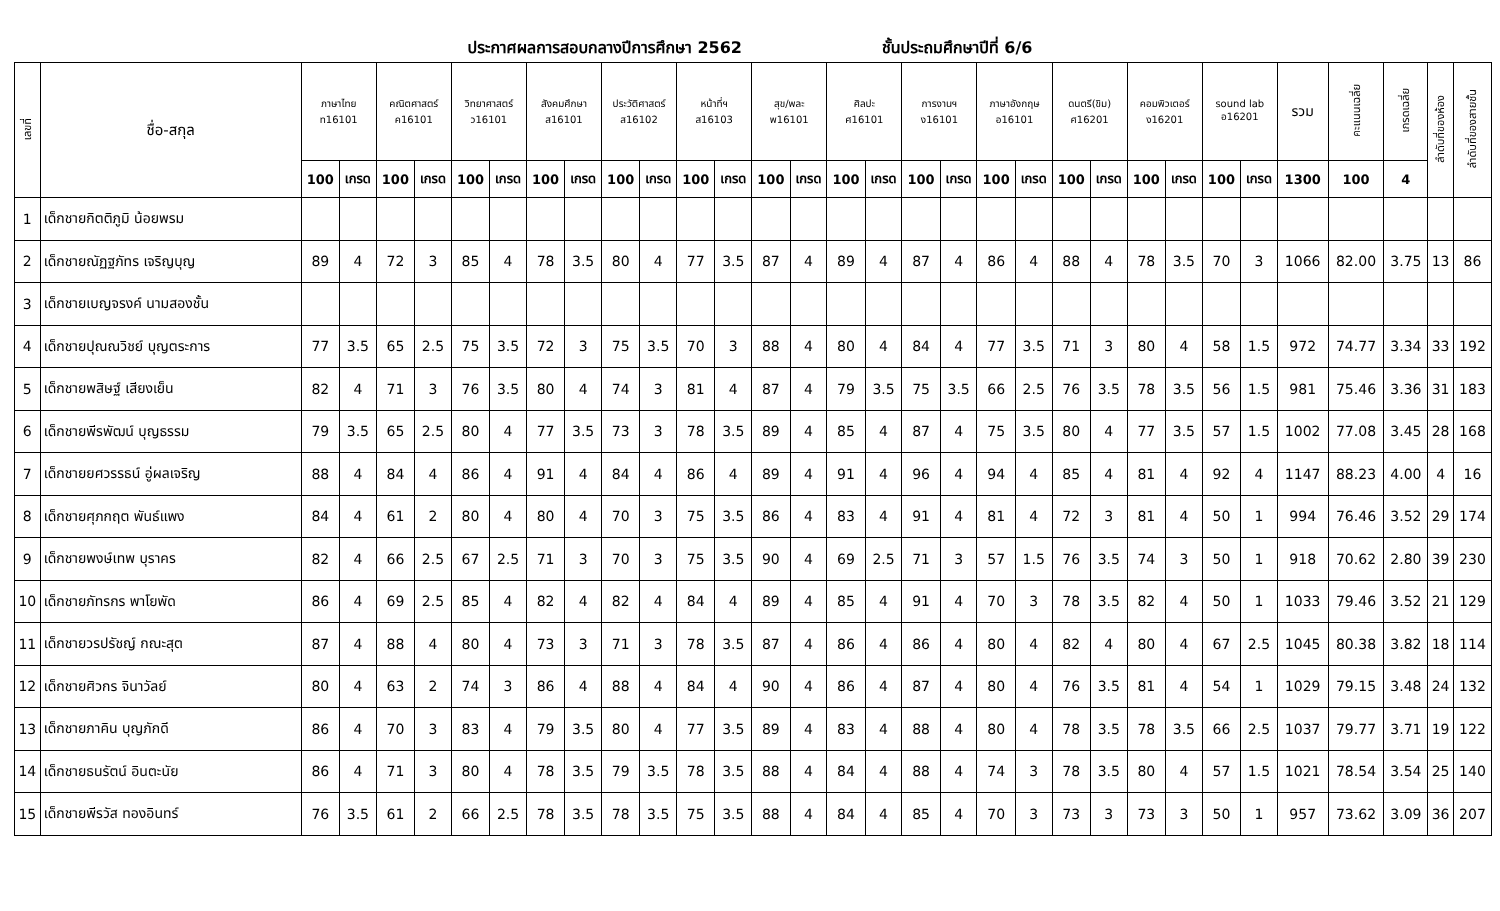ประกาศผลการสอบกลางปีการศึกษา 2562 ชั้นประถมศึกษาปีที่ 6/6
| เลขที่ | ชื่อ-สกุล | ภาษาไทย ท16101 | | คณิตศาสตร์ ค16101 | | วิทยาศาสตร์ ว16101 | | สังคมศึกษา ส16101 | | ประวัติศาสตร์ ส16102 | | หน้าที่ฯ ส16103 | | สุข/พละ พ16101 | | ศิลปะ ศ16101 | | การงานฯ ง16101 | | ภาษาอังกฤษ อ16101 | | ดนตรี(ขิม) ศ16201 | | คอมพิวเตอร์ ง16201 | | sound lab อ16201 | | รวม | คะแนนเฉลี่ย | เกรดเฉลี่ย | ลำดับที่ของห้อง | ลำดับที่ของสายชั้น |
| --- | --- | --- | --- | --- | --- | --- | --- | --- | --- | --- | --- | --- | --- | --- | --- | --- | --- | --- | --- | --- | --- | --- | --- | --- | --- | --- | --- | --- | --- | --- | --- | --- |
| | | 100 | เกรด | 100 | เกรด | 100 | เกรด | 100 | เกรด | 100 | เกรด | 100 | เกรด | 100 | เกรด | 100 | เกรด | 100 | เกรด | 100 | เกรด | 100 | เกรด | 100 | เกรด | 100 | เกรด | 1300 | 100 | 4 | | |
| 1 | เด็กชายกิตติภูมิ น้อยพรม | | | | | | | | | | | | | | | | | | | | | | | | | | | | | | | |
| 2 | เด็กชายณัฏฐภัทร เจริญบุญ | 89 | 4 | 72 | 3 | 85 | 4 | 78 | 3.5 | 80 | 4 | 77 | 3.5 | 87 | 4 | 89 | 4 | 87 | 4 | 86 | 4 | 88 | 4 | 78 | 3.5 | 70 | 3 | 1066 | 82.00 | 3.75 | 13 | 86 |
| 3 | เด็กชายเบญจรงค์ นามสองชั้น | | | | | | | | | | | | | | | | | | | | | | | | | | | | | | | |
| 4 | เด็กชายปุณณวิชย์ บุญตระการ | 77 | 3.5 | 65 | 2.5 | 75 | 3.5 | 72 | 3 | 75 | 3.5 | 70 | 3 | 88 | 4 | 80 | 4 | 84 | 4 | 77 | 3.5 | 71 | 3 | 80 | 4 | 58 | 1.5 | 972 | 74.77 | 3.34 | 33 | 192 |
| 5 | เด็กชายพสิษฐ์ เสียงเย็น | 82 | 4 | 71 | 3 | 76 | 3.5 | 80 | 4 | 74 | 3 | 81 | 4 | 87 | 4 | 79 | 3.5 | 75 | 3.5 | 66 | 2.5 | 76 | 3.5 | 78 | 3.5 | 56 | 1.5 | 981 | 75.46 | 3.36 | 31 | 183 |
| 6 | เด็กชายพีรพัฒน์ บุญธรรม | 79 | 3.5 | 65 | 2.5 | 80 | 4 | 77 | 3.5 | 73 | 3 | 78 | 3.5 | 89 | 4 | 85 | 4 | 87 | 4 | 75 | 3.5 | 80 | 4 | 77 | 3.5 | 57 | 1.5 | 1002 | 77.08 | 3.45 | 28 | 168 |
| 7 | เด็กชายยศวรรธน์ อู่ผลเจริญ | 88 | 4 | 84 | 4 | 86 | 4 | 91 | 4 | 84 | 4 | 86 | 4 | 89 | 4 | 91 | 4 | 96 | 4 | 94 | 4 | 85 | 4 | 81 | 4 | 92 | 4 | 1147 | 88.23 | 4.00 | 4 | 16 |
| 8 | เด็กชายศุภกฤต พันธ์แพง | 84 | 4 | 61 | 2 | 80 | 4 | 80 | 4 | 70 | 3 | 75 | 3.5 | 86 | 4 | 83 | 4 | 91 | 4 | 81 | 4 | 72 | 3 | 81 | 4 | 50 | 1 | 994 | 76.46 | 3.52 | 29 | 174 |
| 9 | เด็กชายพงษ์เทพ บุราคร | 82 | 4 | 66 | 2.5 | 67 | 2.5 | 71 | 3 | 70 | 3 | 75 | 3.5 | 90 | 4 | 69 | 2.5 | 71 | 3 | 57 | 1.5 | 76 | 3.5 | 74 | 3 | 50 | 1 | 918 | 70.62 | 2.80 | 39 | 230 |
| 10 | เด็กชายภัทรกร พาโยพัด | 86 | 4 | 69 | 2.5 | 85 | 4 | 82 | 4 | 82 | 4 | 84 | 4 | 89 | 4 | 85 | 4 | 91 | 4 | 70 | 3 | 78 | 3.5 | 82 | 4 | 50 | 1 | 1033 | 79.46 | 3.52 | 21 | 129 |
| 11 | เด็กชายวรปรัชญ์ กณะสุต | 87 | 4 | 88 | 4 | 80 | 4 | 73 | 3 | 71 | 3 | 78 | 3.5 | 87 | 4 | 86 | 4 | 86 | 4 | 80 | 4 | 82 | 4 | 80 | 4 | 67 | 2.5 | 1045 | 80.38 | 3.82 | 18 | 114 |
| 12 | เด็กชายศิวกร จินาวัลย์ | 80 | 4 | 63 | 2 | 74 | 3 | 86 | 4 | 88 | 4 | 84 | 4 | 90 | 4 | 86 | 4 | 87 | 4 | 80 | 4 | 76 | 3.5 | 81 | 4 | 54 | 1 | 1029 | 79.15 | 3.48 | 24 | 132 |
| 13 | เด็กชายภาคิน บุญภักดี | 86 | 4 | 70 | 3 | 83 | 4 | 79 | 3.5 | 80 | 4 | 77 | 3.5 | 89 | 4 | 83 | 4 | 88 | 4 | 80 | 4 | 78 | 3.5 | 78 | 3.5 | 66 | 2.5 | 1037 | 79.77 | 3.71 | 19 | 122 |
| 14 | เด็กชายธนรัตน์ อินตะนัย | 86 | 4 | 71 | 3 | 80 | 4 | 78 | 3.5 | 79 | 3.5 | 78 | 3.5 | 88 | 4 | 84 | 4 | 88 | 4 | 74 | 3 | 78 | 3.5 | 80 | 4 | 57 | 1.5 | 1021 | 78.54 | 3.54 | 25 | 140 |
| 15 | เด็กชายพีรวัส ทองอินทร์ | 76 | 3.5 | 61 | 2 | 66 | 2.5 | 78 | 3.5 | 78 | 3.5 | 75 | 3.5 | 88 | 4 | 84 | 4 | 85 | 4 | 70 | 3 | 73 | 3 | 73 | 3 | 50 | 1 | 957 | 73.62 | 3.09 | 36 | 207 |